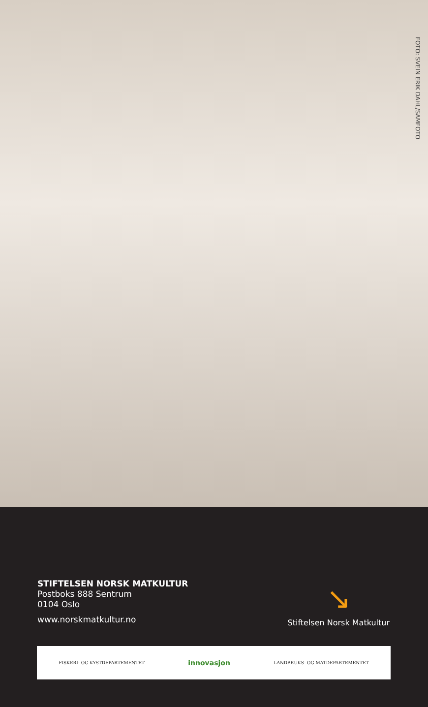FOTO: SVEIN ERIK DAHL/SAMFOTO
STIFTELSEN NORSK MATKULTUR
Postboks 888 Sentrum
0104 Oslo
www.norskmatkultur.no
↘
Stiftelsen Norsk Matkultur
FISKERI- OG KYSTDEPARTEMENTET innovasjon LANDBRUKS- OG MATDEPARTEMENTET